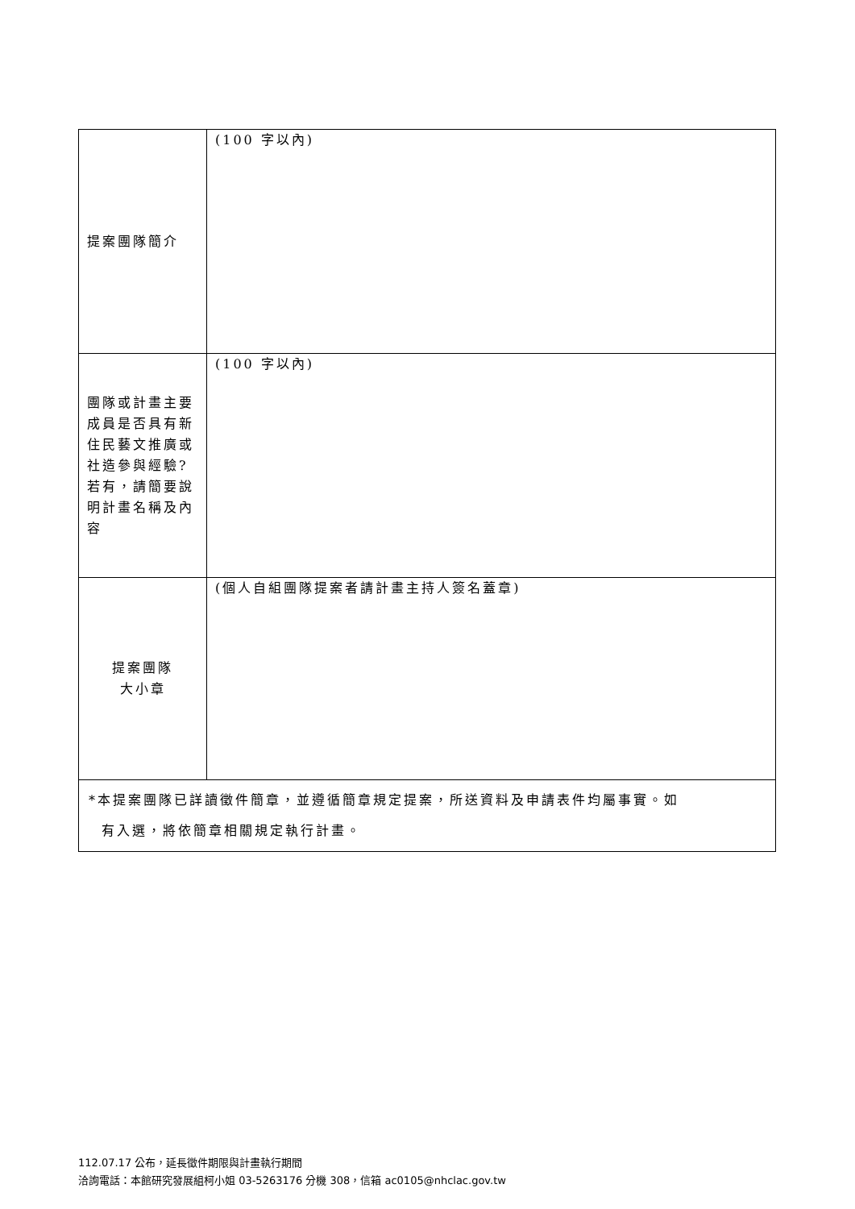| 提案團隊簡介 | (100 字以內) |
| 團隊或計畫主要成員是否具有新住民藝文推廣或社造參與經驗?若有，請簡要說明計畫名稱及內容 | (100 字以內) |
| 提案團隊 大小章 | (個人自組團隊提案者請計畫主持人簽名蓋章) |
| *本提案團隊已詳讀徵件簡章，並遵循簡章規定提案，所送資料及申請表件均屬事實。如 有入選，將依簡章相關規定執行計畫。 | |
112.07.17 公布，延長徵件期限與計畫執行期間
洽詢電話：本館研究發展組柯小姐 03-5263176 分機 308，信箱 ac0105@nhclac.gov.tw